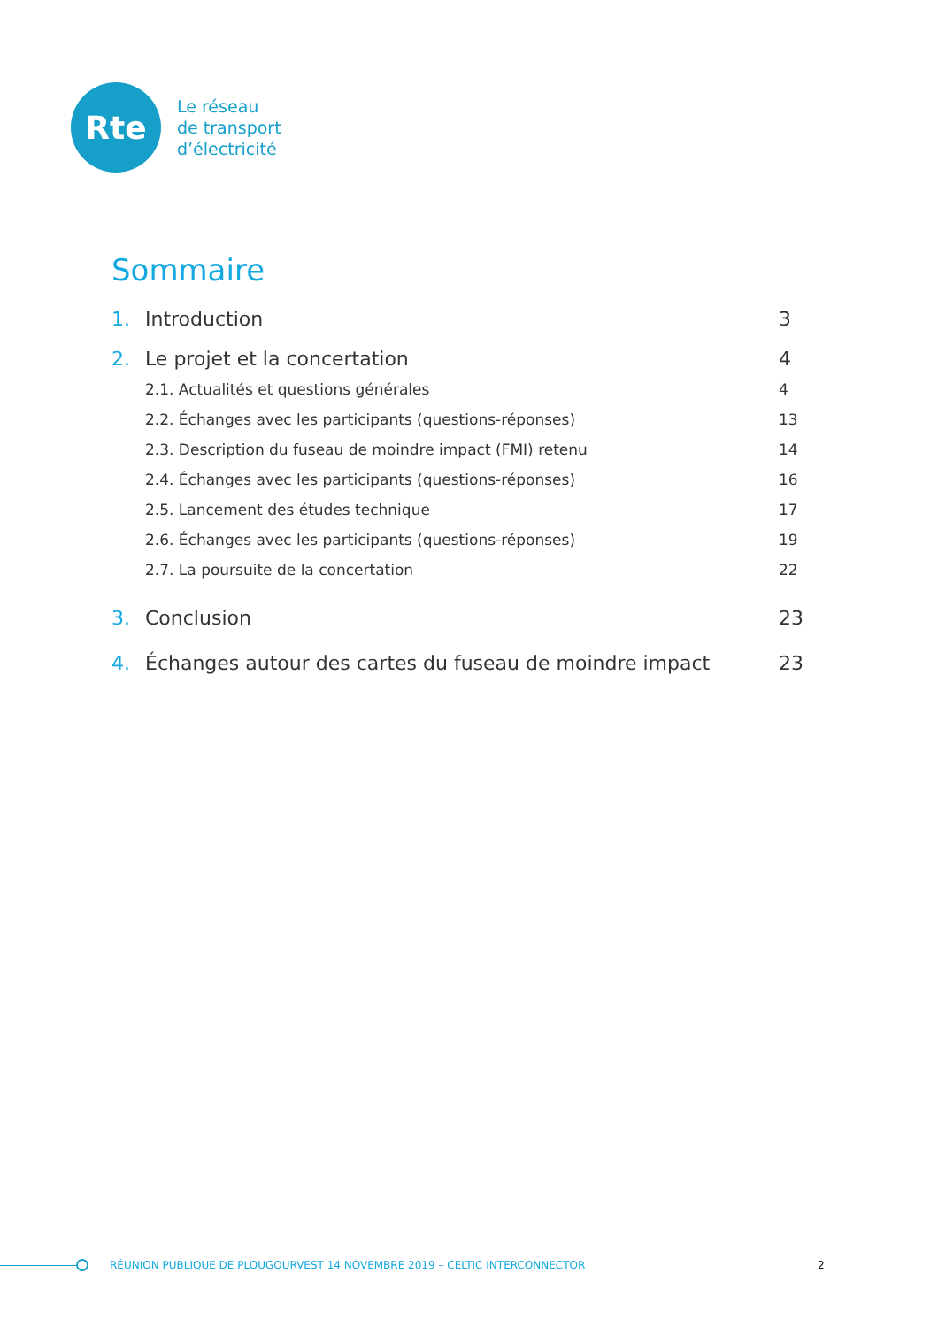Rte
Le réseau
de transport
d’électricité
Sommaire
1. Introduction 3
2. Le projet et la concertation 4
2.1. Actualités et questions générales 4
2.2. Échanges avec les participants (questions-réponses) 13
2.3. Description du fuseau de moindre impact (FMI) retenu 14
2.4. Échanges avec les participants (questions-réponses) 16
2.5. Lancement des études technique 17
2.6. Échanges avec les participants (questions-réponses) 19
2.7. La poursuite de la concertation 22
3. Conclusion 23
4. Échanges autour des cartes du fuseau de moindre impact 23
RÉUNION PUBLIQUE DE PLOUGOURVEST 14 NOVEMBRE 2019 – CELTIC INTERCONNECTOR 2